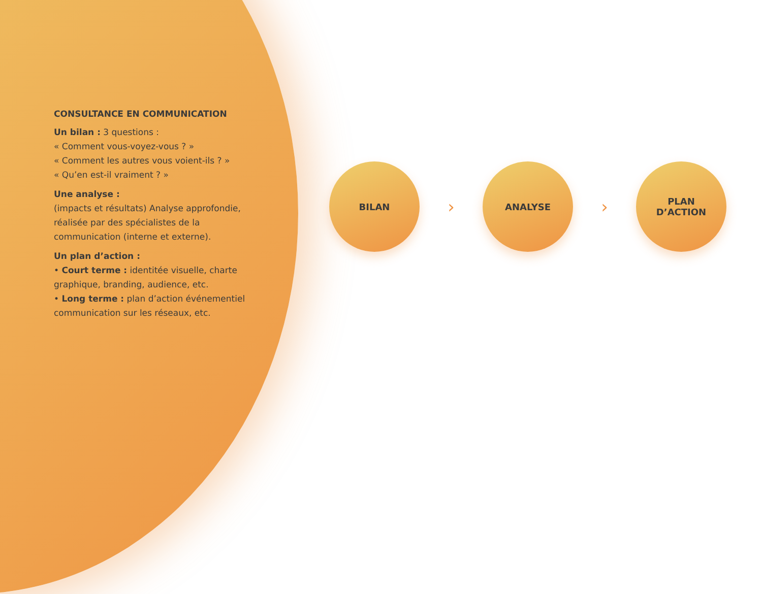CONSULTANCE EN COMMUNICATION
Un bilan : 3 questions :
« Comment vous-voyez-vous ? »
« Comment les autres vous voient-ils ? »
« Qu’en est-il vraiment ? »
Une analyse :
(impacts et résultats) Analyse approfondie, réalisée par des spécialistes de la communication (interne et externe).
Un plan d’action :
• Court terme : identitée visuelle, charte graphique, branding, audience, etc.
• Long terme : plan d’action événementiel communication sur les réseaux, etc.
BILAN
›
ANALYSE
›
PLAN
D’ACTION